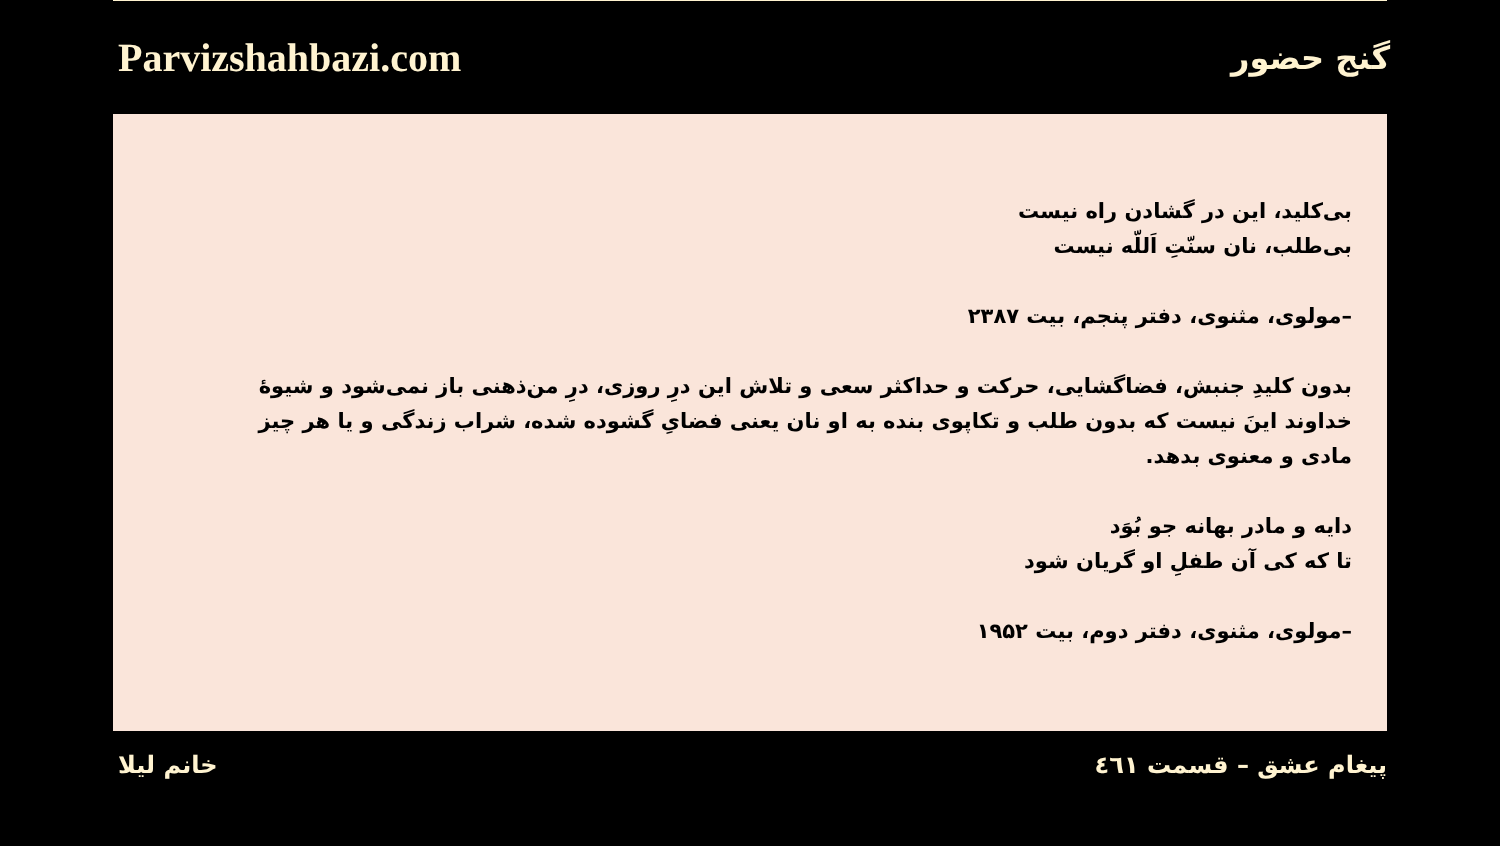Parvizshahbazi.com
گنج حضور
بی‌کلید، این در گشادن راه نیست
بی‌طلب، نان سنّتِ اَللّه نیست
–مولوی، مثنوی، دفتر پنجم، بیت ۲۳۸۷
بدون کلیدِ جنبش، فضاگشایی، حرکت و حداکثر سعی و تلاش این درِ روزی، درِ من‌ذهنی باز نمی‌شود و شیوهٔ خداوند اینَ نیست که بدون طلب و تکاپوی بنده به او نان یعنی فضایِ گشوده شده، شراب زندگی و یا هر چیز مادی و معنوی بدهد.
دایه و مادر بهانه جو بُوَد
تا که کی آن طفلِ او گریان شود
–مولوی، مثنوی، دفتر دوم، بیت ۱۹۵۲
خانم لیلا پیغام عشق – قسمت ٤٦١